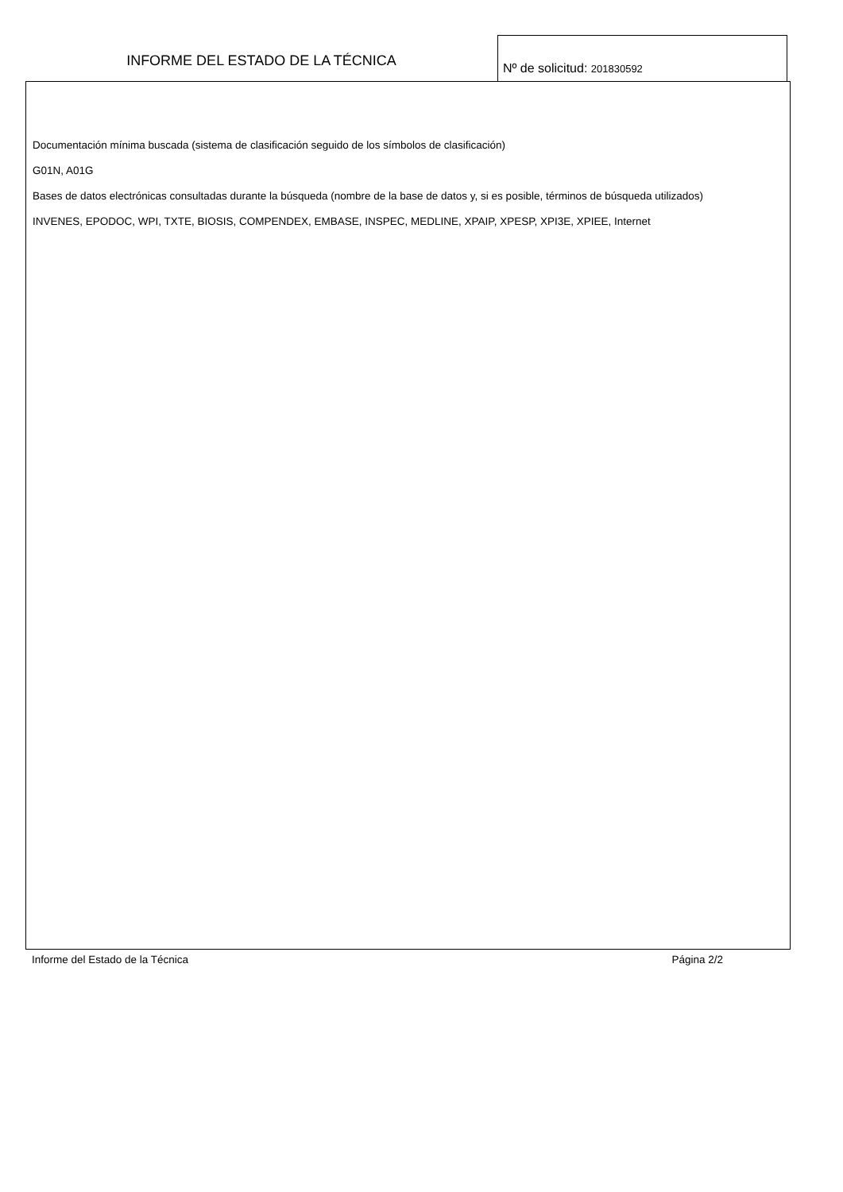INFORME DEL ESTADO DE LA TÉCNICA
Nº de solicitud: 201830592
Documentación mínima buscada (sistema de clasificación seguido de los símbolos de clasificación)
G01N, A01G
Bases de datos electrónicas consultadas durante la búsqueda (nombre de la base de datos y, si es posible, términos de búsqueda utilizados)
INVENES, EPODOC, WPI, TXTE, BIOSIS, COMPENDEX, EMBASE, INSPEC, MEDLINE, XPAIP, XPESP, XPI3E, XPIEE, Internet
Informe del Estado de la Técnica Página 2/2